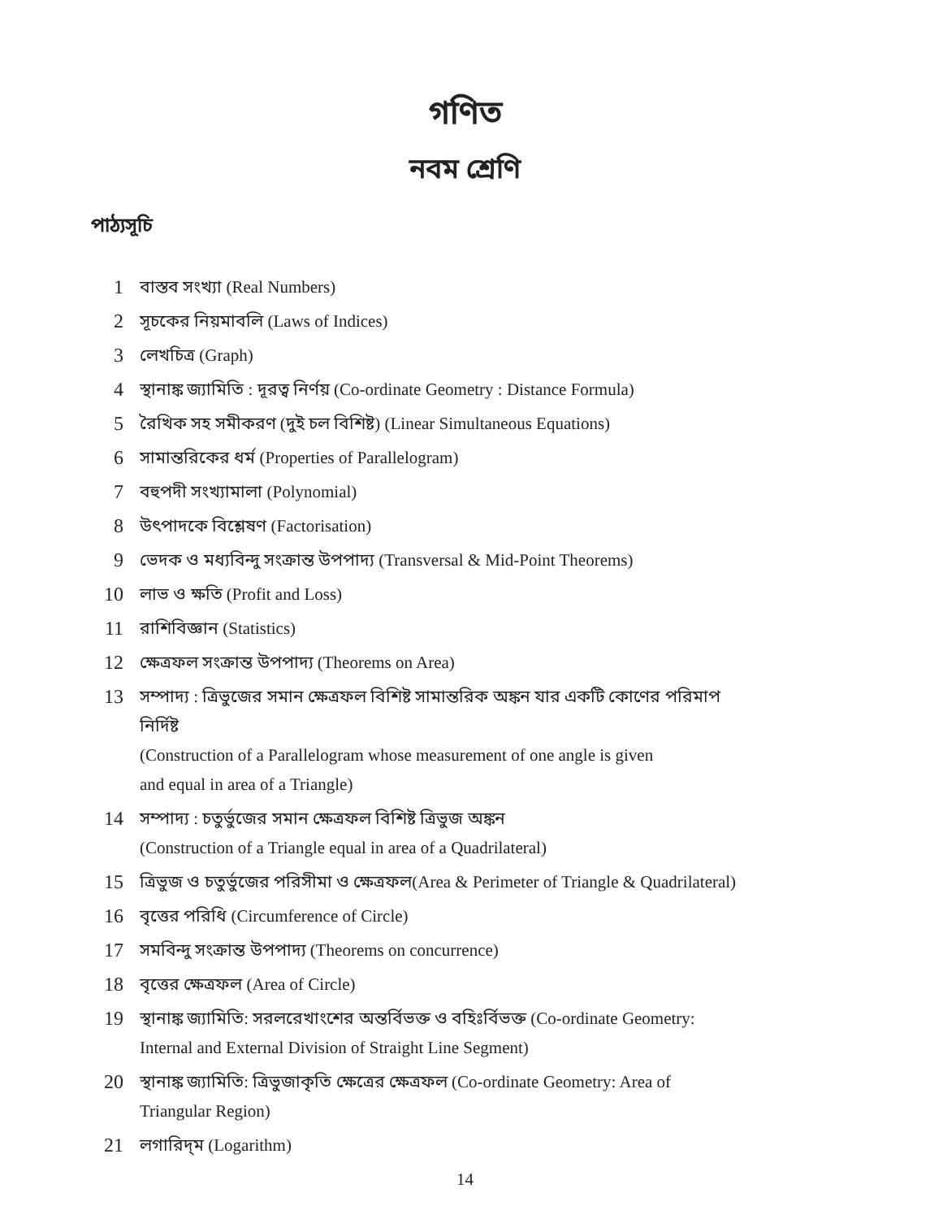গণিত
নবম শ্রেণি
পাঠ্যসূচি
1 বাস্তব সংখ্যা (Real Numbers)
2 সূচকের নিয়মাবলি (Laws of Indices)
3 লেখচিত্র (Graph)
4 স্থানাঙ্ক জ্যামিতি : দূরত্ব নির্ণয় (Co-ordinate Geometry : Distance Formula)
5 রৈখিক সহ সমীকরণ (দুই চল বিশিষ্ট) (Linear Simultaneous Equations)
6 সামান্তরিকের ধর্ম (Properties of Parallelogram)
7 বহুপদী সংখ্যামালা (Polynomial)
8 উৎপাদকে বিশ্লেষণ (Factorisation)
9 ভেদক ও মধ্যবিন্দু সংক্রান্ত উপপাদ্য (Transversal & Mid-Point Theorems)
10 লাভ ও ক্ষতি (Profit and Loss)
11 রাশিবিজ্ঞান (Statistics)
12 ক্ষেত্রফল সংক্রান্ত উপপাদ্য (Theorems on Area)
13 সম্পাদ্য : ত্রিভুজের সমান ক্ষেত্রফল বিশিষ্ট সামান্তরিক অঙ্কন যার একটি কোণের পরিমাপ নির্দিষ্ট
(Construction of a Parallelogram whose measurement of one angle is given
and equal in area of a Triangle)
14 সম্পাদ্য : চতুর্ভুজের সমান ক্ষেত্রফল বিশিষ্ট ত্রিভুজ অঙ্কন
(Construction of a Triangle equal in area of a Quadrilateral)
15 ত্রিভুজ ও চতুর্ভুজের পরিসীমা ও ক্ষেত্রফল(Area & Perimeter of Triangle & Quadrilateral)
16 বৃত্তের পরিধি (Circumference of Circle)
17 সমবিন্দু সংক্রান্ত উপপাদ্য (Theorems on concurrence)
18 বৃত্তের ক্ষেত্রফল (Area of Circle)
19 স্থানাঙ্ক জ্যামিতি: সরলরেখাংশের অন্তর্বিভক্ত ও বহিঃর্বিভক্ত (Co-ordinate Geometry:
Internal and External Division of Straight Line Segment)
20 স্থানাঙ্ক জ্যামিতি: ত্রিভুজাকৃতি ক্ষেত্রের ক্ষেত্রফল (Co-ordinate Geometry: Area of
Triangular Region)
21 লগারিদ্‌ম (Logarithm)
14